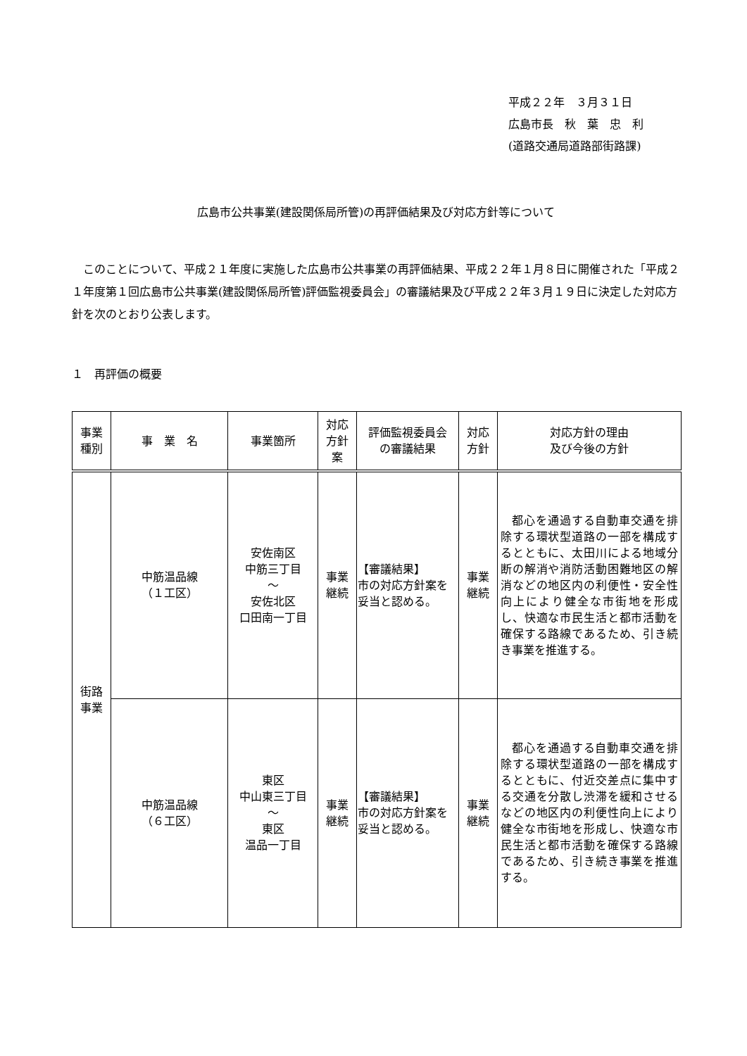平成２２年　３月３１日
広島市長　秋　葉　忠　利
(道路交通局道路部街路課)
広島市公共事業(建設関係局所管)の再評価結果及び対応方針等について
このことについて、平成２１年度に実施した広島市公共事業の再評価結果、平成２２年１月８日に開催された「平成２１年度第１回広島市公共事業(建設関係局所管)評価監視委員会」の審議結果及び平成２２年３月１９日に決定した対応方針を次のとおり公表します。
１　再評価の概要
| 事業 種別 | 事 業 名 | 事業箇所 | 対応 方針 案 | 評価監視委員会 の審議結果 | 対応 方針 | 対応方針の理由 及び今後の方針 |
| --- | --- | --- | --- | --- | --- | --- |
| 街路 事業 | 中筋温品線 （１工区） | 安佐南区 中筋三丁目 ～ 安佐北区 口田南一丁目 | 事業 継続 | 【審議結果】 市の対応方針案を妥当と認める。 | 事業 継続 | 都心を通過する自動車交通を排除する環状型道路の一部を構成するとともに、太田川による地域分断の解消や消防活動困難地区の解消などの地区内の利便性・安全性向上により健全な市街地を形成し、快適な市民生活と都市活動を確保する路線であるため、引き続き事業を推進する。 |
| | 中筋温品線 （６工区） | 東区 中山東三丁目 ～ 東区 温品一丁目 | 事業 継続 | 【審議結果】 市の対応方針案を妥当と認める。 | 事業 継続 | 都心を通過する自動車交通を排除する環状型道路の一部を構成するとともに、付近交差点に集中する交通を分散し渋滞を緩和させるなどの地区内の利便性向上により健全な市街地を形成し、快適な市民生活と都市活動を確保する路線であるため、引き続き事業を推進する。 |